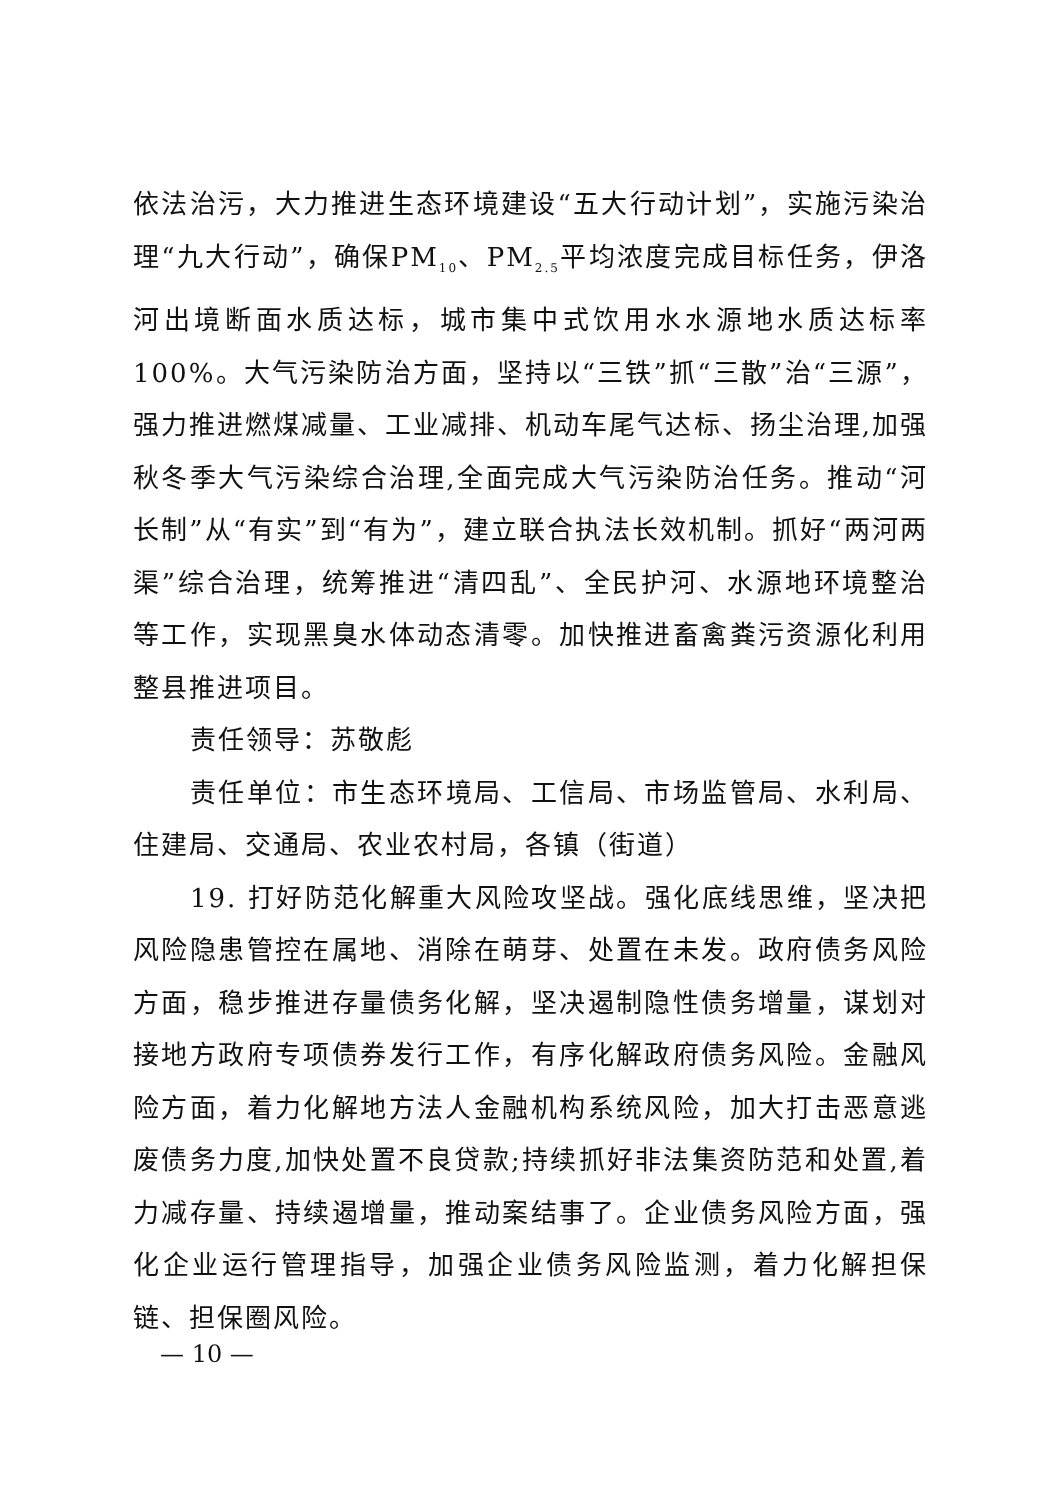依法治污，大力推进生态环境建设“五大行动计划”，实施污染治理“九大行动”，确保PM<sub>10</sub>、PM<sub>2.5</sub>平均浓度完成目标任务，伊洛河出境断面水质达标，城市集中式饮用水水源地水质达标率100%。大气污染防治方面，坚持以“三铁”抓“三散”治“三源”，强力推进燃煤减量、工业减排、机动车尾气达标、扬尘治理,加强秋冬季大气污染综合治理,全面完成大气污染防治任务。推动“河长制”从“有实”到“有为”，建立联合执法长效机制。抓好“两河两渠”综合治理，统筹推进“清四乱”、全民护河、水源地环境整治等工作，实现黑臭水体动态清零。加快推进畜禽粪污资源化利用整县推进项目。
责任领导：苏敬彪
责任单位：市生态环境局、工信局、市场监管局、水利局、住建局、交通局、农业农村局，各镇（街道）
19. 打好防范化解重大风险攻坚战。强化底线思维，坚决把风险隐患管控在属地、消除在萌芽、处置在未发。政府债务风险方面，稳步推进存量债务化解，坚决遏制隐性债务增量，谋划对接地方政府专项债券发行工作，有序化解政府债务风险。金融风险方面，着力化解地方法人金融机构系统风险，加大打击恶意逃废债务力度,加快处置不良贷款;持续抓好非法集资防范和处置,着力减存量、持续遏增量，推动案结事了。企业债务风险方面，强化企业运行管理指导，加强企业债务风险监测，着力化解担保链、担保圈风险。
— 10 —